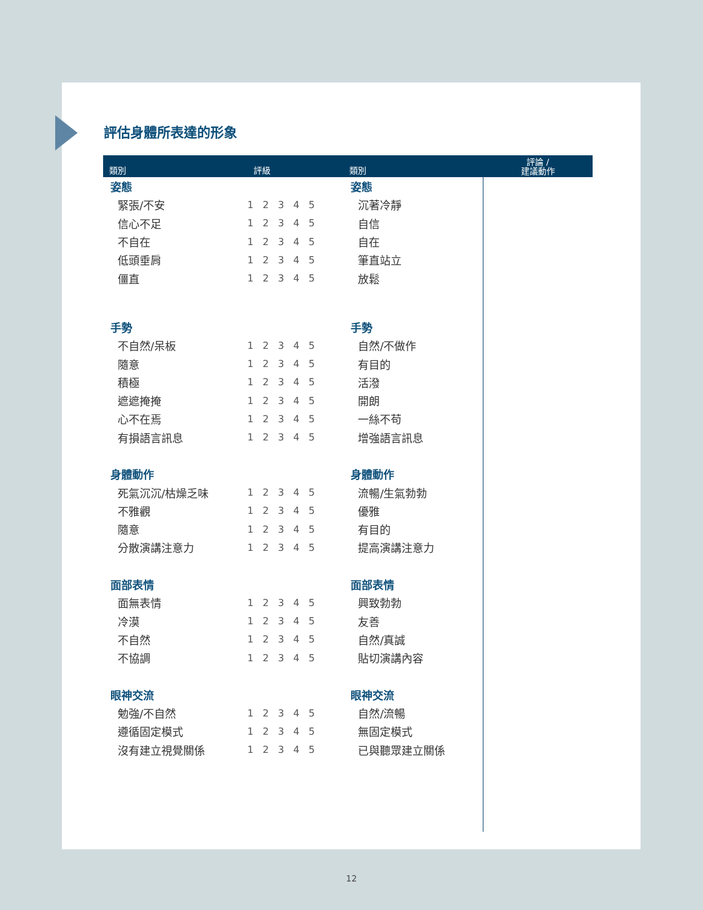評估身體所表達的形象
| 類別 | 評級 | 類別 | 評論 / 建議動作 |
| --- | --- | --- | --- |
| 姿態 | | 姿態 | |
| 緊張/不安 | 1 2 3 4 5 | 沉著冷靜 | |
| 信心不足 | 1 2 3 4 5 | 自信 | |
| 不自在 | 1 2 3 4 5 | 自在 | |
| 低頭垂肩 | 1 2 3 4 5 | 筆直站立 | |
| 僵直 | 1 2 3 4 5 | 放鬆 | |
| 手勢 | | 手勢 | |
| 不自然/呆板 | 1 2 3 4 5 | 自然/不做作 | |
| 隨意 | 1 2 3 4 5 | 有目的 | |
| 積極 | 1 2 3 4 5 | 活潑 | |
| 遮遮掩掩 | 1 2 3 4 5 | 開朗 | |
| 心不在焉 | 1 2 3 4 5 | 一絲不苟 | |
| 有損語言訊息 | 1 2 3 4 5 | 增強語言訊息 | |
| 身體動作 | | 身體動作 | |
| 死氣沉沉/枯燥乏味 | 1 2 3 4 5 | 流暢/生氣勃勃 | |
| 不雅觀 | 1 2 3 4 5 | 優雅 | |
| 隨意 | 1 2 3 4 5 | 有目的 | |
| 分散演講注意力 | 1 2 3 4 5 | 提高演講注意力 | |
| 面部表情 | | 面部表情 | |
| 面無表情 | 1 2 3 4 5 | 興致勃勃 | |
| 冷漠 | 1 2 3 4 5 | 友善 | |
| 不自然 | 1 2 3 4 5 | 自然/真誠 | |
| 不協調 | 1 2 3 4 5 | 貼切演講內容 | |
| 眼神交流 | | 眼神交流 | |
| 勉強/不自然 | 1 2 3 4 5 | 自然/流暢 | |
| 遵循固定模式 | 1 2 3 4 5 | 無固定模式 | |
| 沒有建立視覺關係 | 1 2 3 4 5 | 已與聽眾建立關係 | |
12